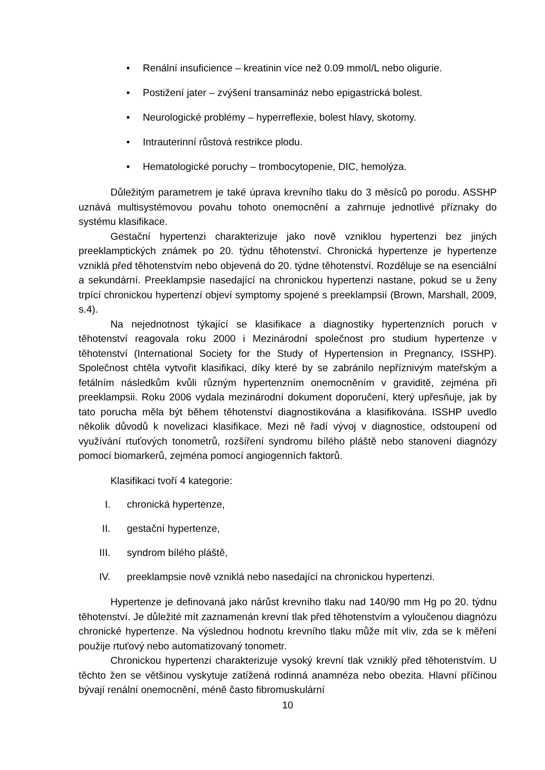• Renální insuficience – kreatinin více než 0.09 mmol/L nebo oligurie.
• Postižení jater – zvýšení transamináz nebo epigastrická bolest.
• Neurologické problémy – hyperreflexie, bolest hlavy, skotomy.
• Intrauterinní růstová restrikce plodu.
• Hematologické poruchy – trombocytopenie, DIC, hemolýza.
Důležitým parametrem je také úprava krevního tlaku do 3 měsíců po porodu. ASSHP uznává multisystémovou povahu tohoto onemocnění a zahrnuje jednotlivé příznaky do systému klasifikace.
Gestační hypertenzi charakterizuje jako nově vzniklou hypertenzi bez jiných preeklamptických známek po 20. týdnu těhotenství. Chronická hypertenze je hypertenze vzniklá před těhotenstvím nebo objevená do 20. týdne těhotenství. Rozděluje se na esenciální a sekundární. Preeklampsie nasedající na chronickou hypertenzi nastane, pokud se u ženy trpící chronickou hypertenzí objeví symptomy spojené s preeklampsií (Brown, Marshall, 2009, s.4).
Na nejednotnost týkající se klasifikace a diagnostiky hypertenzních poruch v těhotenství reagovala roku 2000 i Mezinárodní společnost pro studium hypertenze v těhotenství (International Society for the Study of Hypertension in Pregnancy, ISSHP). Společnost chtěla vytvořit klasifikaci, díky které by se zabránilo nepříznivým mateřským a fetálním následkům kvůli různým hypertenzním onemocněním v graviditě, zejména při preeklampsii. Roku 2006 vydala mezinárodní dokument doporučení, který upřesňuje, jak by tato porucha měla být během těhotenství diagnostikována a klasifikována. ISSHP uvedlo několik důvodů k novelizaci klasifikace. Mezi ně řadí vývoj v diagnostice, odstoupení od využívání rtuťových tonometrů, rozšíření syndromu bílého pláště nebo stanovení diagnózy pomocí biomarkerů, zejména pomocí angiogenních faktorů.
Klasifikaci tvoří 4 kategorie:
I. chronická hypertenze,
II. gestační hypertenze,
III. syndrom bílého pláště,
IV. preeklampsie nově vzniklá nebo nasedající na chronickou hypertenzi.
Hypertenze je definovaná jako nárůst krevního tlaku nad 140/90 mm Hg po 20. týdnu těhotenství. Je důležité mít zaznamenán krevní tlak před těhotenstvím a vyloučenou diagnózu chronické hypertenze. Na výslednou hodnotu krevního tlaku může mít vliv, zda se k měření použije rtuťový nebo automatizovaný tonometr.
Chronickou hypertenzi charakterizuje vysoký krevní tlak vzniklý před těhotenstvím. U těchto žen se většinou vyskytuje zatížená rodinná anamnéza nebo obezita. Hlavní příčinou bývají renální onemocnění, méně často fibromuskulární
10